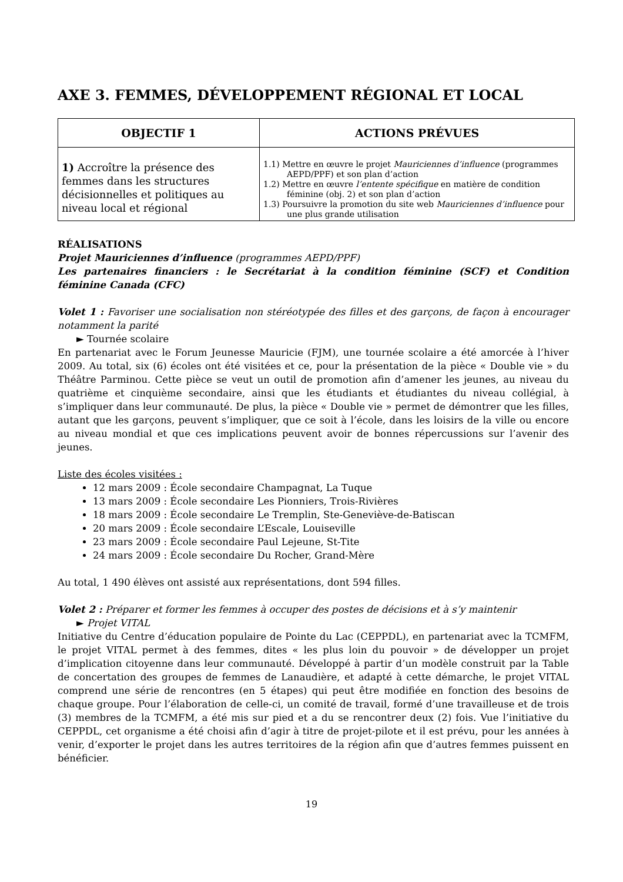AXE 3. FEMMES, DÉVELOPPEMENT RÉGIONAL ET LOCAL
| OBJECTIF 1 | ACTIONS PRÉVUES |
| --- | --- |
| 1) Accroître la présence des femmes dans les structures décisionnelles et politiques au niveau local et régional | 1.1) Mettre en œuvre le projet Mauriciennes d’influence (programmes AEPD/PPF) et son plan d’action 1.2) Mettre en œuvre l’entente spécifique en matière de condition féminine (obj. 2) et son plan d’action 1.3) Poursuivre la promotion du site web Mauriciennes d’influence pour une plus grande utilisation |
RÉALISATIONS
Projet Mauriciennes d’influence (programmes AEPD/PPF)
Les partenaires financiers : le Secrétariat à la condition féminine (SCF) et Condition féminine Canada (CFC)
Volet 1 : Favoriser une socialisation non stéréotypée des filles et des garçons, de façon à encourager notamment la parité
► Tournée scolaire
En partenariat avec le Forum Jeunesse Mauricie (FJM), une tournée scolaire a été amorcée à l’hiver 2009. Au total, six (6) écoles ont été visitées et ce, pour la présentation de la pièce « Double vie » du Théâtre Parminou. Cette pièce se veut un outil de promotion afin d’amener les jeunes, au niveau du quatrième et cinquième secondaire, ainsi que les étudiants et étudiantes du niveau collégial, à s’impliquer dans leur communauté. De plus, la pièce « Double vie » permet de démontrer que les filles, autant que les garçons, peuvent s’impliquer, que ce soit à l’école, dans les loisirs de la ville ou encore au niveau mondial et que ces implications peuvent avoir de bonnes répercussions sur l’avenir des jeunes.
Liste des écoles visitées :
12 mars 2009 : École secondaire Champagnat, La Tuque
13 mars 2009 : École secondaire Les Pionniers, Trois-Rivières
18 mars 2009 : École secondaire Le Tremplin, Ste-Geneviève-de-Batiscan
20 mars 2009 : École secondaire L’Escale, Louiseville
23 mars 2009 : École secondaire Paul Lejeune, St-Tite
24 mars 2009 : École secondaire Du Rocher, Grand-Mère
Au total, 1 490 élèves ont assisté aux représentations, dont 594 filles.
Volet 2 : Préparer et former les femmes à occuper des postes de décisions et à s’y maintenir
► Projet VITAL
Initiative du Centre d’éducation populaire de Pointe du Lac (CEPPDL), en partenariat avec la TCMFM, le projet VITAL permet à des femmes, dites « les plus loin du pouvoir » de développer un projet d’implication citoyenne dans leur communauté. Développé à partir d’un modèle construit par la Table de concertation des groupes de femmes de Lanaudière, et adapté à cette démarche, le projet VITAL comprend une série de rencontres (en 5 étapes) qui peut être modifiée en fonction des besoins de chaque groupe. Pour l’élaboration de celle-ci, un comité de travail, formé d’une travailleuse et de trois (3) membres de la TCMFM, a été mis sur pied et a du se rencontrer deux (2) fois. Vue l’initiative du CEPPDL, cet organisme a été choisi afin d’agir à titre de projet-pilote et il est prévu, pour les années à venir, d’exporter le projet dans les autres territoires de la région afin que d’autres femmes puissent en bénéficier.
19